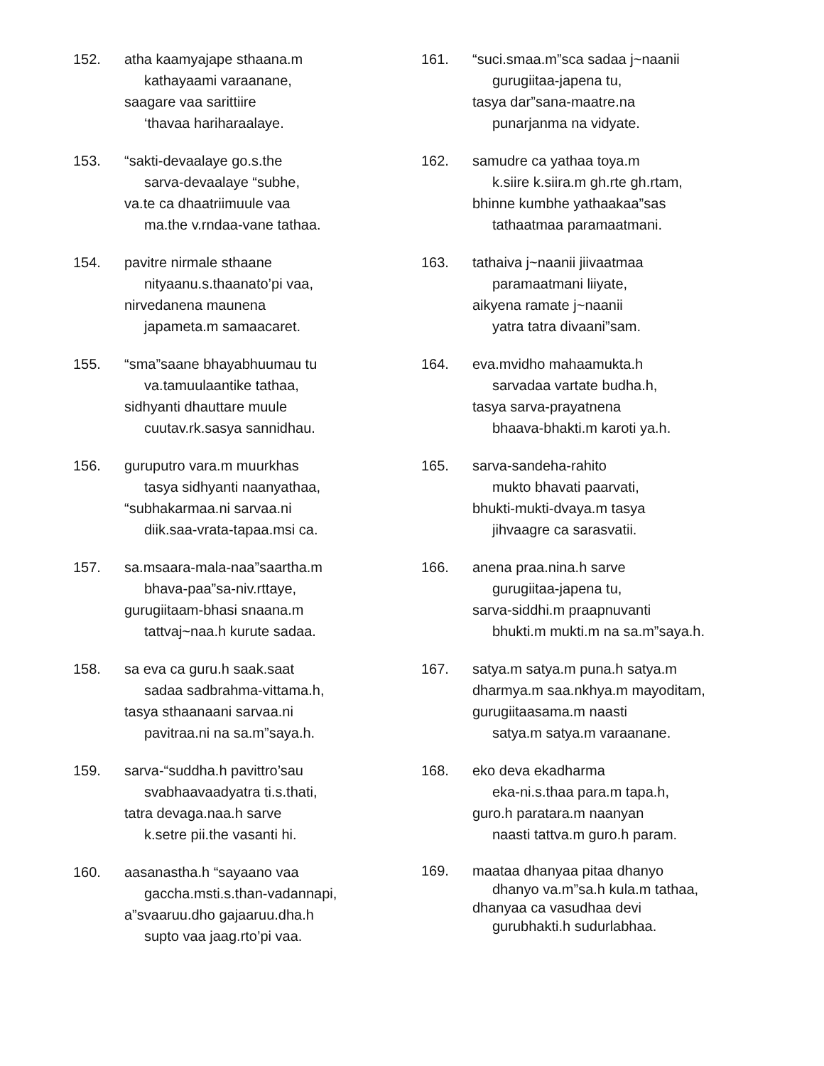152. atha kaamyajape sthaana.m
kathayaami varaanane,
saagare vaa sarittiire
‘thavaa hariharaalaye.
153. “sakti-devaalaye go.s.the
sarva-devaalaye “subhe,
va.te ca dhaatriimuule vaa
ma.the v.rndaa-vane tathaa.
154. pavitre nirmale sthaane
nityaanu.s.thaanato’pi vaa,
nirvedanena maunena
japameta.m samaacaret.
155. “sma”saane bhayabhuumau tu
va.tamuulaantike tathaa,
sidhyanti dhauttare muule
cuutav.rk.sasya sannidhau.
156. guruputro vara.m muurkhas
tasya sidhyanti naanyathaa,
“subhakarmaa.ni sarvaa.ni
diik.saa-vrata-tapaa.msi ca.
157. sa.msaara-mala-naa”saartha.m
bhava-paa”sa-niv.rttaye,
gurugiitaam-bhasi snaana.m
tattvaj~naa.h kurute sadaa.
158. sa eva ca guru.h saak.saat
sadaa sadbrahma-vittama.h,
tasya sthaanaani sarvaa.ni
pavitraa.ni na sa.m”saya.h.
159. sarva-“suddha.h pavittro’sau
svabhaavaadyatra ti.s.thati,
tatra devaga.naa.h sarve
k.setre pii.the vasanti hi.
160. aasanastha.h “sayaano vaa
gaccha.msti.s.than-vadannapi,
a”svaaruu.dho gajaaruu.dha.h
supto vaa jaag.rto’pi vaa.
161. “suci.smaa.m”sca sadaa j~naanii
gurugiitaa-japena tu,
tasya dar”sana-maatre.na
punarjanma na vidyate.
162. samudre ca yathaa toya.m
k.siire k.siira.m gh.rte gh.rtam,
bhinne kumbhe yathaakaa”sas
tathaatmaa paramaatmani.
163. tathaiva j~naanii jiivaatmaa
paramaatmani liiyate,
aikyena ramate j~naanii
yatra tatra divaani”sam.
164. eva.mvidho mahaamukta.h
sarvadaa vartate budha.h,
tasya sarva-prayatnena
bhaava-bhakti.m karoti ya.h.
165. sarva-sandeha-rahito
mukto bhavati paarvati,
bhukti-mukti-dvaya.m tasya
jihvaagre ca sarasvatii.
166. anena praa.nina.h sarve
gurugiitaa-japena tu,
sarva-siddhi.m praapnuvanti
bhukti.m mukti.m na sa.m”saya.h.
167. satya.m satya.m puna.h satya.m
dharmya.m saa.nkhya.m mayoditam,
gurugiitaasama.m naasti
satya.m satya.m varaanane.
168. eko deva ekadharma
eka-ni.s.thaa para.m tapa.h,
guro.h paratara.m naanyan
naasti tattva.m guro.h param.
169. maataa dhanyaa pitaa dhanyo
dhanyo va.m”sa.h kula.m tathaa,
dhanyaa ca vasudhaa devi
gurubhakti.h sudurlabhaa.